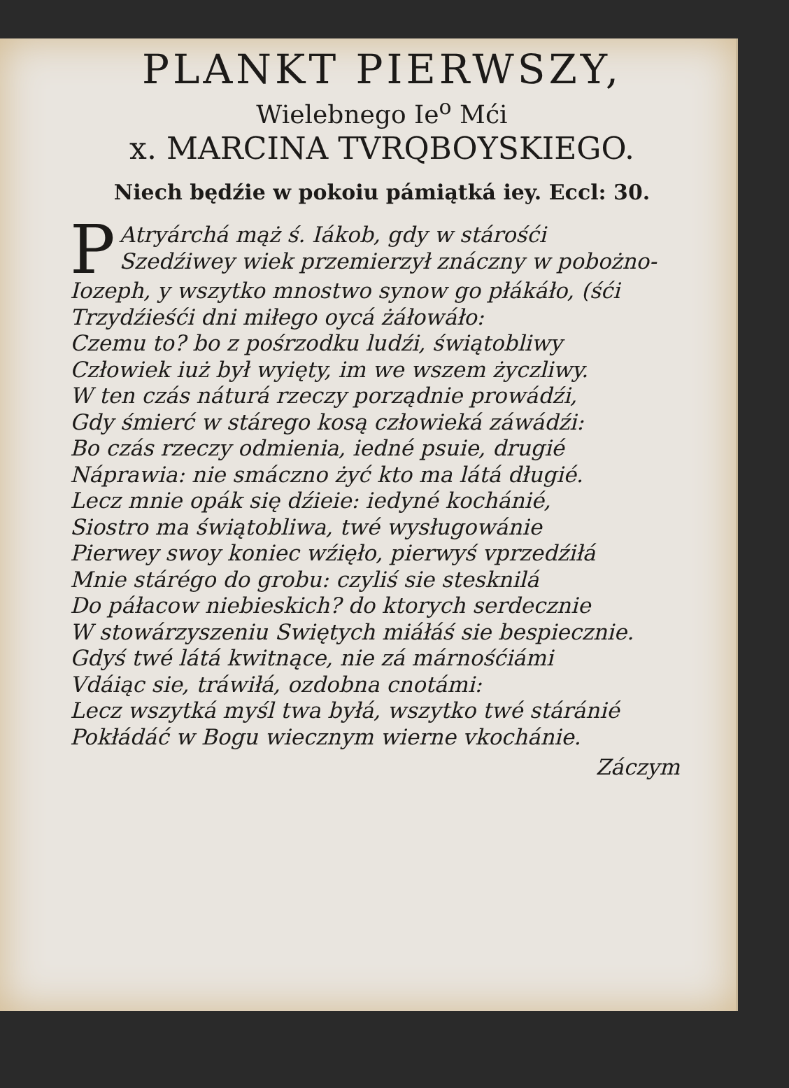PLANKT PIERWSZY,
Wielebnego Ie<sup>o</sup> Mći
x. MARCINA TVRQBOYSKIEGO.
Niech będźie w pokoiu pámiątká iey. Eccl: 30.
PAtryárchá mąż ś. Iákob, gdy w stárośći
Szedźiwey wiek przemierzył znáczny w pobożno-
Iozeph, y wszytko mnostwo synow go płákáło, (śći
Trzydźieśći dni miłego oycá żáłowáło:
Czemu to? bo z pośrzodku ludźi, świątobliwy
Człowiek iuż był wyięty, im we wszem życzliwy.
W ten czás náturá rzeczy porządnie prowádźi,
Gdy śmierć w stárego kosą człowieká záwádźi:
Bo czás rzeczy odmienia, iedné psuie, drugié
Náprawia: nie smáczno żyć kto ma látá długié.
Lecz mnie opák się dźieie: iedyné kochánié,
Siostro ma świątobliwa, twé wysługowánie
Pierwey swoy koniec wźięło, pierwyś vprzedźiłá
Mnie stárégo do grobu: czyliś sie stesknilá
Do páłacow niebieskich? do ktorych serdecznie
W stowárzyszeniu Swiętych miáłáś sie bespiecznie.
Gdyś twé látá kwitnące, nie zá márnośćiámi
Vdáiąc sie, tráwiłá, ozdobna cnotámi:
Lecz wszytká myśl twa byłá, wszytko twé stáránié
Pokłádáć w Bogu wiecznym wierne vkochánie.
Záczym